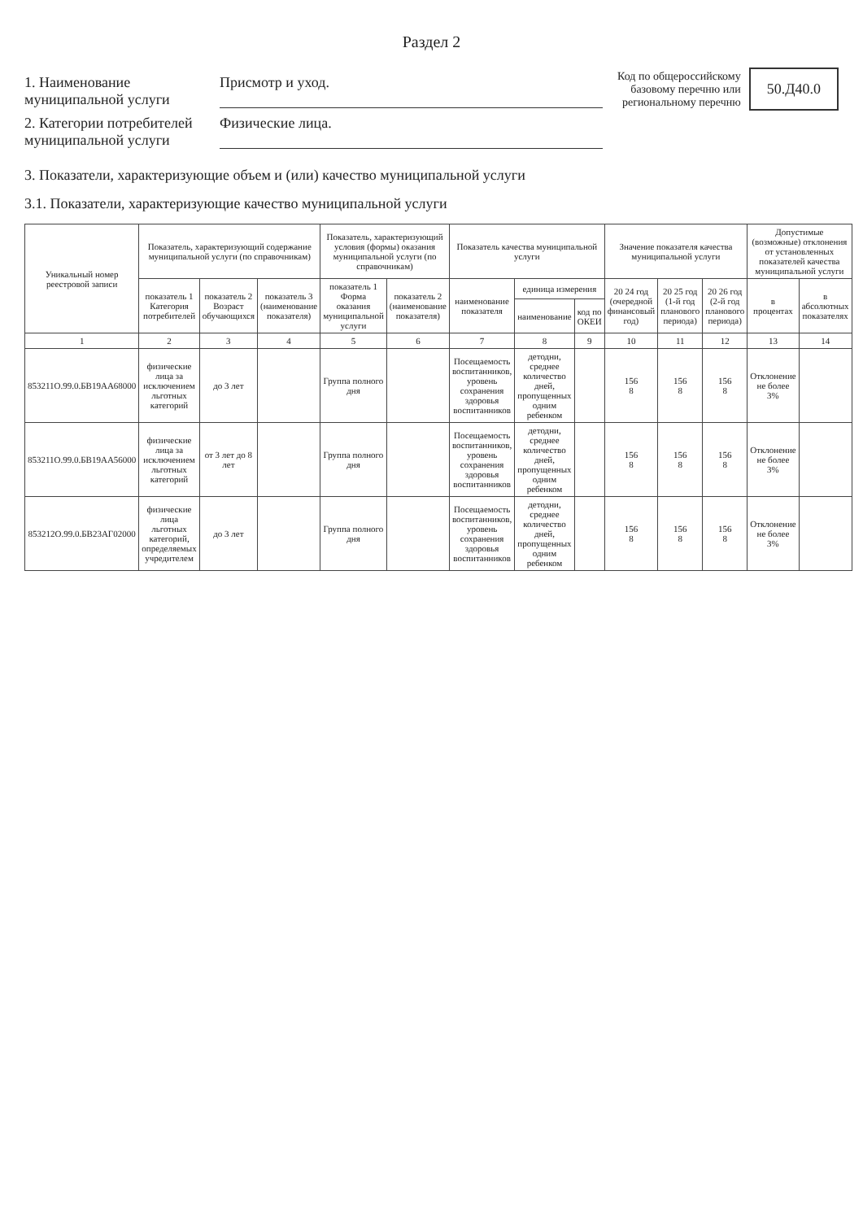Раздел 2
1. Наименование муниципальной услуги
Присмотр и уход.
2. Категории потребителей муниципальной услуги
Физические лица.
Код по общероссийскому базовому перечню или региональному перечню
50.Д40.0
3. Показатели, характеризующие объем и (или) качество муниципальной услуги
3.1. Показатели, характеризующие качество муниципальной услуги
| Уникальный номер реестровой записи | Показатель, характеризующий содержание муниципальной услуги (по справочникам) | | | Показатель, характеризующий условия (формы) оказания муниципальной услуги (по справочникам) | | Показатель качества муниципальной услуги | | | Значение показателя качества муниципальной услуги | | | Допустимые (возможные) отклонения от установленных показателей качества муниципальной услуги | |
| --- | --- | --- | --- | --- | --- | --- | --- | --- | --- | --- | --- | --- | --- |
| | показатель 1 Категория потребителей | показатель 2 Возраст обучающихся | показатель 3 (наименование показателя) | показатель 1 Форма оказания муниципальной услуги | показатель 2 (наименование показателя) | наименование показателя | единица измерения | | 20 24 год (очередной финансовый год) | 20 25 год (1-й год планового периода) | 20 26 год (2-й год планового периода) | в процентах | в абсолютных показателях |
| | | | | | | | наименование | код по ОКЕИ | | | | | |
| 1 | 2 | 3 | 4 | 5 | 6 | 7 | 8 | 9 | 10 | 11 | 12 | 13 | 14 |
| 853211О.99.0.БВ19АА68000 | физические лица за исключением льготных категорий | до 3 лет | | Группа полного дня | | Посещаемость воспитанников, уровень сохранения здоровья воспитанников | детодни, среднее количество дней, пропущенных одним ребенком | | 156 8 | 156 8 | 156 8 | Отклонение не более 3% | |
| 853211О.99.0.БВ19АА56000 | физические лица за исключением льготных категорий | от 3 лет до 8 лет | | Группа полного дня | | Посещаемость воспитанников, уровень сохранения здоровья воспитанников | детодни, среднее количество дней, пропущенных одним ребенком | | 156 8 | 156 8 | 156 8 | Отклонение не более 3% | |
| 853212О.99.0.БВ23АГ02000 | физические лица льготных категорий, определяемых учредителем | до 3 лет | | Группа полного дня | | Посещаемость воспитанников, уровень сохранения здоровья воспитанников | детодни, среднее количество дней, пропущенных одним ребенком | | 156 8 | 156 8 | 156 8 | Отклонение не более 3% | |